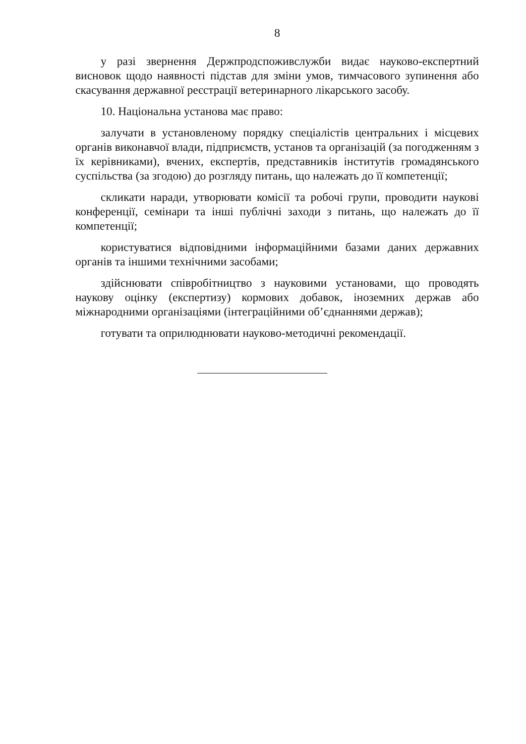8
у разі звернення Держпродспоживслужби видає науково-експертний висновок щодо наявності підстав для зміни умов, тимчасового зупинення або скасування державної реєстрації ветеринарного лікарського засобу.
10. Національна установа має право:
залучати в установленому порядку спеціалістів центральних і місцевих органів виконавчої влади, підприємств, установ та організацій (за погодженням з їх керівниками), вчених, експертів, представників інститутів громадянського суспільства (за згодою) до розгляду питань, що належать до її компетенції;
скликати наради, утворювати комісії та робочі групи, проводити наукові конференції, семінари та інші публічні заходи з питань, що належать до її компетенції;
користуватися відповідними інформаційними базами даних державних органів та іншими технічними засобами;
здійснювати співробітництво з науковими установами, що проводять наукову оцінку (експертизу) кормових добавок, іноземних держав або міжнародними організаціями (інтеграційними об’єднаннями держав);
готувати та оприлюднювати науково-методичні рекомендації.